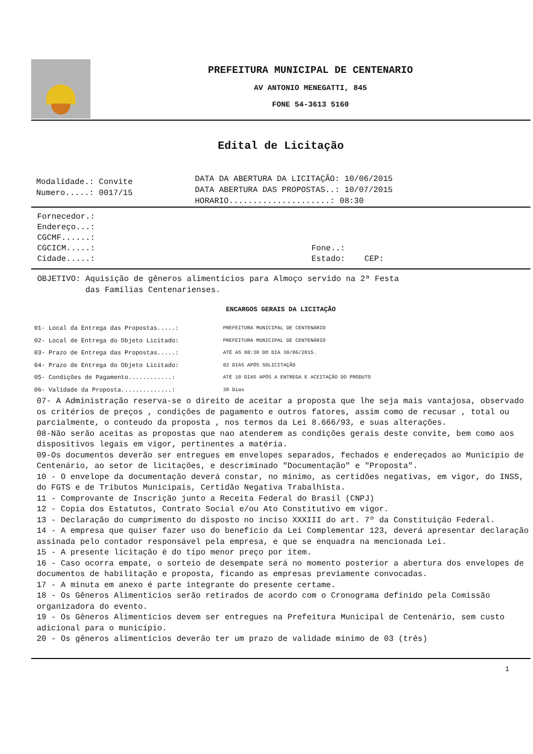PREFEITURA MUNICIPAL DE CENTENARIO
AV ANTONIO MENEGATTI, 845
FONE 54-3613 5160
Edital de Licitação
Modalidade.: Convite
Numero.....: 0017/15
DATA DA ABERTURA DA LICITAÇÃO: 10/06/2015
DATA ABERTURA DAS PROPOSTAS..: 10/07/2015
HORARIO.....................: 08:30
Fornecedor.:
Endereço...:
CGCMF......:
CGCICM.....: Fone..:
Cidade.....: Estado: CEP:
OBJETIVO: Aquisição de gêneros alimentícios para Almoço servido na 2ª Festa
das Famílias Centenarienses.
ENCARGOS GERAIS DA LICITAÇÃO
01- Local da Entrega das Propostas.....: PREFEITURA MUNICIPAL DE CENTENÁRIO
02- Local de Entrega do Objeto Licitado: PREFEITURA MUNICIPAL DE CENTENÁRIO
03- Prazo de Entrega das Propostas.....: ATÉ AS 08:30 DO DIA 30/06/2015.
04- Prazo de Entrega do Objeto Licitado: 02 DIAS APÓS SOLICITAÇÃO
05- Condições de Pagamento............: ATÉ 10 DIAS APÓS A ENTREGA E ACEITAÇÃO DO PRODUTO
06- Validade da Proposta..............: 30 Dias
07- A Administração reserva-se o direito de aceitar a proposta que lhe seja mais vantajosa, observado os critérios de preços , condições de pagamento e outros fatores, assim como de recusar , total ou parcialmente, o conteudo da proposta , nos termos da Lei 8.666/93, e suas alterações.
08-Não serão aceitas as propostas que nao atenderem as condições gerais deste convite, bem como aos dispositivos legais em vigor, pertinentes a matéria.
09-Os documentos deverão ser entregues em envelopes separados, fechados e endereçados ao Município de Centenário, ao setor de licitações, e descriminado "Documentação" e "Proposta".
10 - O envelope da documentação deverá constar, no mínimo, as certidões negativas, em vigor, do INSS, do FGTS e de Tributos Municipais, Certidão Negativa Trabalhista.
11 - Comprovante de Inscrição junto a Receita Federal do Brasil (CNPJ)
12 - Copia dos Estatutos, Contrato Social e/ou Ato Constitutivo em vigor.
13 - Declaração do cumprimento do disposto no inciso XXXIII do art. 7º da Constituição Federal.
14 - A empresa que quiser fazer uso do benefício da Lei Complementar 123, deverá apresentar declaração assinada pelo contador responsável pela empresa, e que se enquadra na mencionada Lei.
15 - A presente licitação é do tipo menor preço por item.
16 - Caso ocorra empate, o sorteio de desempate será no momento posterior a abertura dos envelopes de documentos de habilitação e proposta, ficando as empresas previamente convocadas.
17 - A minuta em anexo é parte integrante do presente certame.
18 - Os Gêneros Alimentícios serão retirados de acordo com o Cronograma definido pela Comissão organizadora do evento.
19 - Os Gêneros Alimentícios devem ser entregues na Prefeitura Municipal de Centenário, sem custo adicional para o município.
20 - Os gêneros alimentícios deverão ter um prazo de validade mínimo de 03 (três)
1